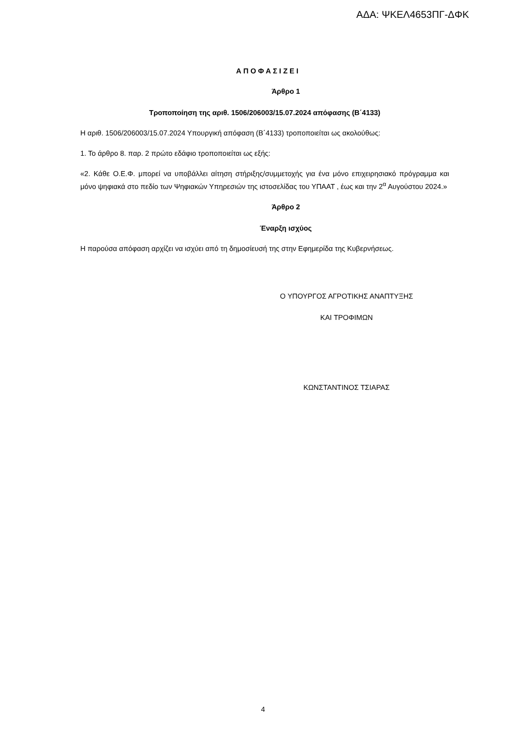ΑΔΑ: ΨΚΕΛ4653ΠΓ-ΔΦΚ
Α Π Ο Φ Α Σ Ι Ζ Ε Ι
Άρθρο 1
Τροποποίηση της αριθ. 1506/206003/15.07.2024 απόφασης (Β΄4133)
Η αριθ. 1506/206003/15.07.2024 Υπουργική απόφαση (Β΄4133) τροποποιείται ως ακολούθως:
1. Το άρθρο 8. παρ. 2 πρώτο εδάφιο τροποποιείται ως εξής:
«2. Κάθε Ο.Ε.Φ. μπορεί να υποβάλλει αίτηση στήριξης/συμμετοχής για ένα μόνο επιχειρησιακό πρόγραμμα και μόνο ψηφιακά στο πεδίο των Ψηφιακών Υπηρεσιών της ιστοσελίδας του ΥΠΑΑΤ , έως και την 2<sup>α</sup> Αυγούστου 2024.»
Άρθρο 2
Έναρξη ισχύος
Η παρούσα απόφαση αρχίζει να ισχύει από τη δημοσίευσή της στην Εφημερίδα της Κυβερνήσεως.
Ο ΥΠΟΥΡΓΟΣ ΑΓΡΟΤΙΚΗΣ ΑΝΑΠΤΥΞΗΣ
ΚΑΙ ΤΡΟΦΙΜΩΝ
ΚΩΝΣΤΑΝΤΙΝΟΣ ΤΣΙΑΡΑΣ
4